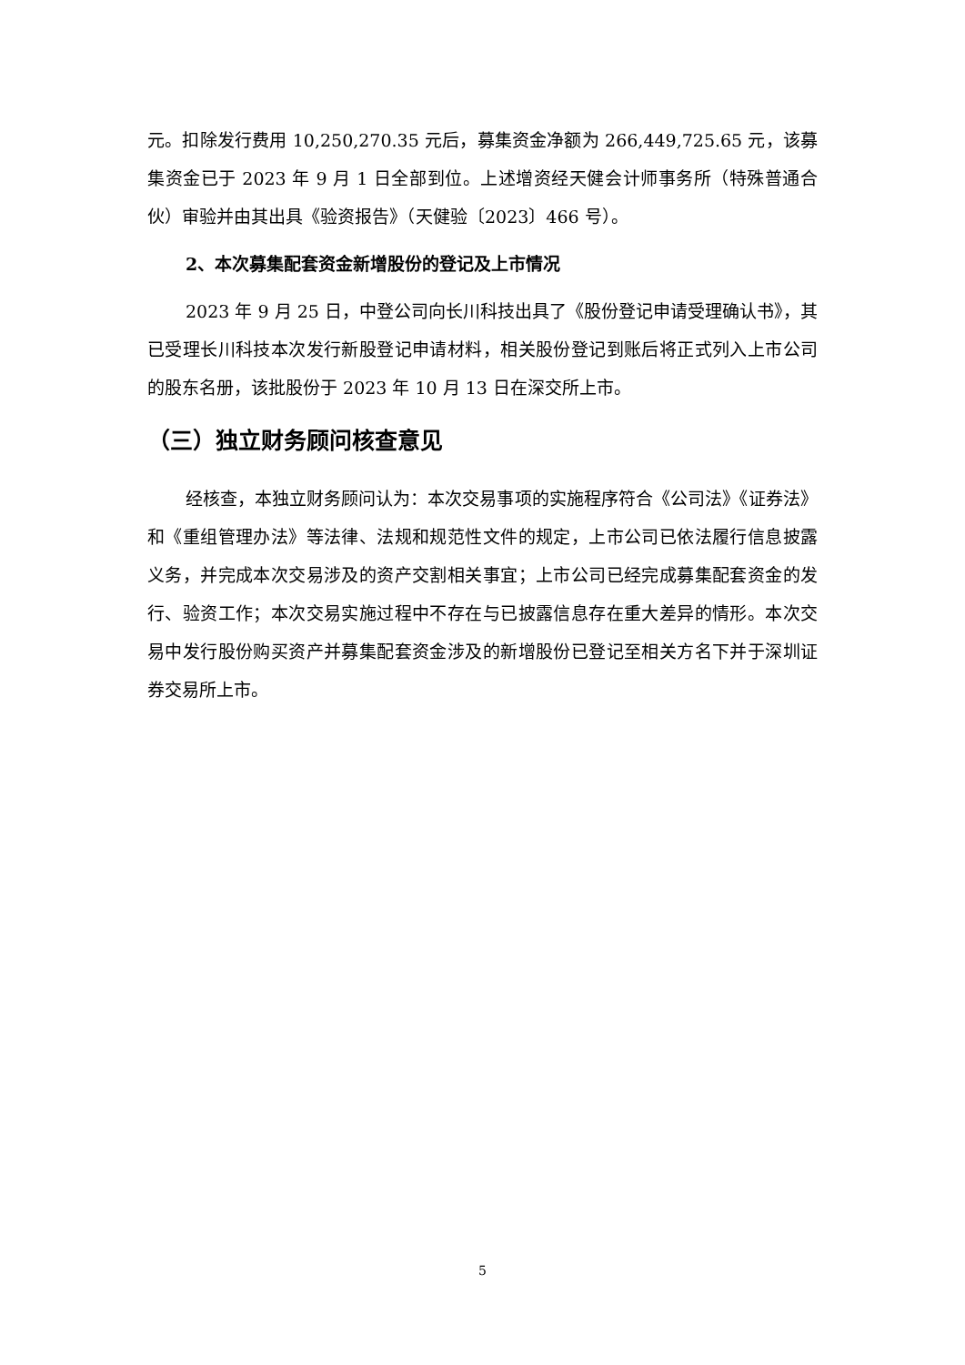元。扣除发行费用 10,250,270.35 元后，募集资金净额为 266,449,725.65 元，该募集资金已于 2023 年 9 月 1 日全部到位。上述增资经天健会计师事务所（特殊普通合伙）审验并由其出具《验资报告》（天健验〔2023〕466 号）。
2、本次募集配套资金新增股份的登记及上市情况
2023 年 9 月 25 日，中登公司向长川科技出具了《股份登记申请受理确认书》，其已受理长川科技本次发行新股登记申请材料，相关股份登记到账后将正式列入上市公司的股东名册，该批股份于 2023 年 10 月 13 日在深交所上市。
（三）独立财务顾问核查意见
经核查，本独立财务顾问认为：本次交易事项的实施程序符合《公司法》《证券法》和《重组管理办法》等法律、法规和规范性文件的规定，上市公司已依法履行信息披露义务，并完成本次交易涉及的资产交割相关事宜；上市公司已经完成募集配套资金的发行、验资工作；本次交易实施过程中不存在与已披露信息存在重大差异的情形。本次交易中发行股份购买资产并募集配套资金涉及的新增股份已登记至相关方名下并于深圳证券交易所上市。
5